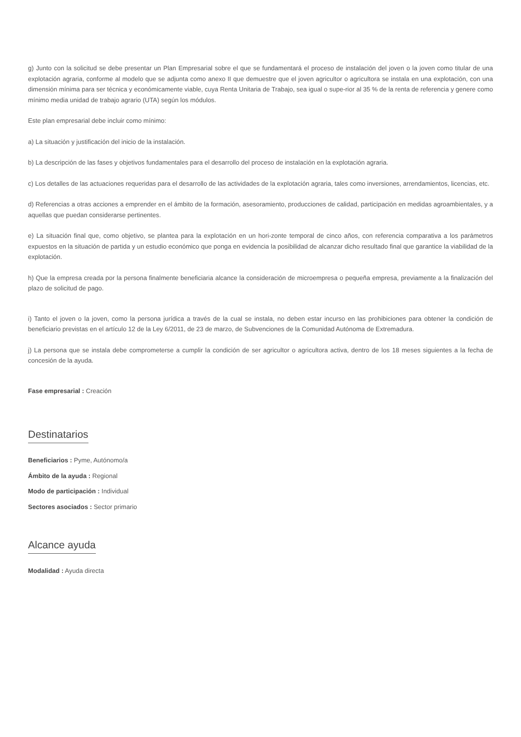g) Junto con la solicitud se debe presentar un Plan Empresarial sobre el que se fundamentará el proceso de instalación del joven o la joven como titular de una explotación agraria, conforme al modelo que se adjunta como anexo II que demuestre que el joven agricultor o agricultora se instala en una explotación, con una dimensión mínima para ser técnica y económicamente viable, cuya Renta Unitaria de Trabajo, sea igual o supe-rior al 35 % de la renta de referencia y genere como mínimo media unidad de trabajo agrario (UTA) según los módulos.
Este plan empresarial debe incluir como mínimo:
a) La situación y justificación del inicio de la instalación.
b) La descripción de las fases y objetivos fundamentales para el desarrollo del proceso de instalación en la explotación agraria.
c) Los detalles de las actuaciones requeridas para el desarrollo de las actividades de la explotación agraria, tales como inversiones, arrendamientos, licencias, etc.
d) Referencias a otras acciones a emprender en el ámbito de la formación, asesoramiento, producciones de calidad, participación en medidas agroambientales, y a aquellas que puedan considerarse pertinentes.
e) La situación final que, como objetivo, se plantea para la explotación en un hori-zonte temporal de cinco años, con referencia comparativa a los parámetros expuestos en la situación de partida y un estudio económico que ponga en evidencia la posibilidad de alcanzar dicho resultado final que garantice la viabilidad de la explotación.
h) Que la empresa creada por la persona finalmente beneficiaria alcance la consideración de microempresa o pequeña empresa, previamente a la finalización del plazo de solicitud de pago.
i) Tanto el joven o la joven, como la persona jurídica a través de la cual se instala, no deben estar incurso en las prohibiciones para obtener la condición de beneficiario previstas en el artículo 12 de la Ley 6/2011, de 23 de marzo, de Subvenciones de la Comunidad Autónoma de Extremadura.
j) La persona que se instala debe comprometerse a cumplir la condición de ser agricultor o agricultora activa, dentro de los 18 meses siguientes a la fecha de concesión de la ayuda.
Fase empresarial : Creación
Destinatarios
Beneficiarios : Pyme, Autónomo/a
Ámbito de la ayuda : Regional
Modo de participación : Individual
Sectores asociados : Sector primario
Alcance ayuda
Modalidad : Ayuda directa